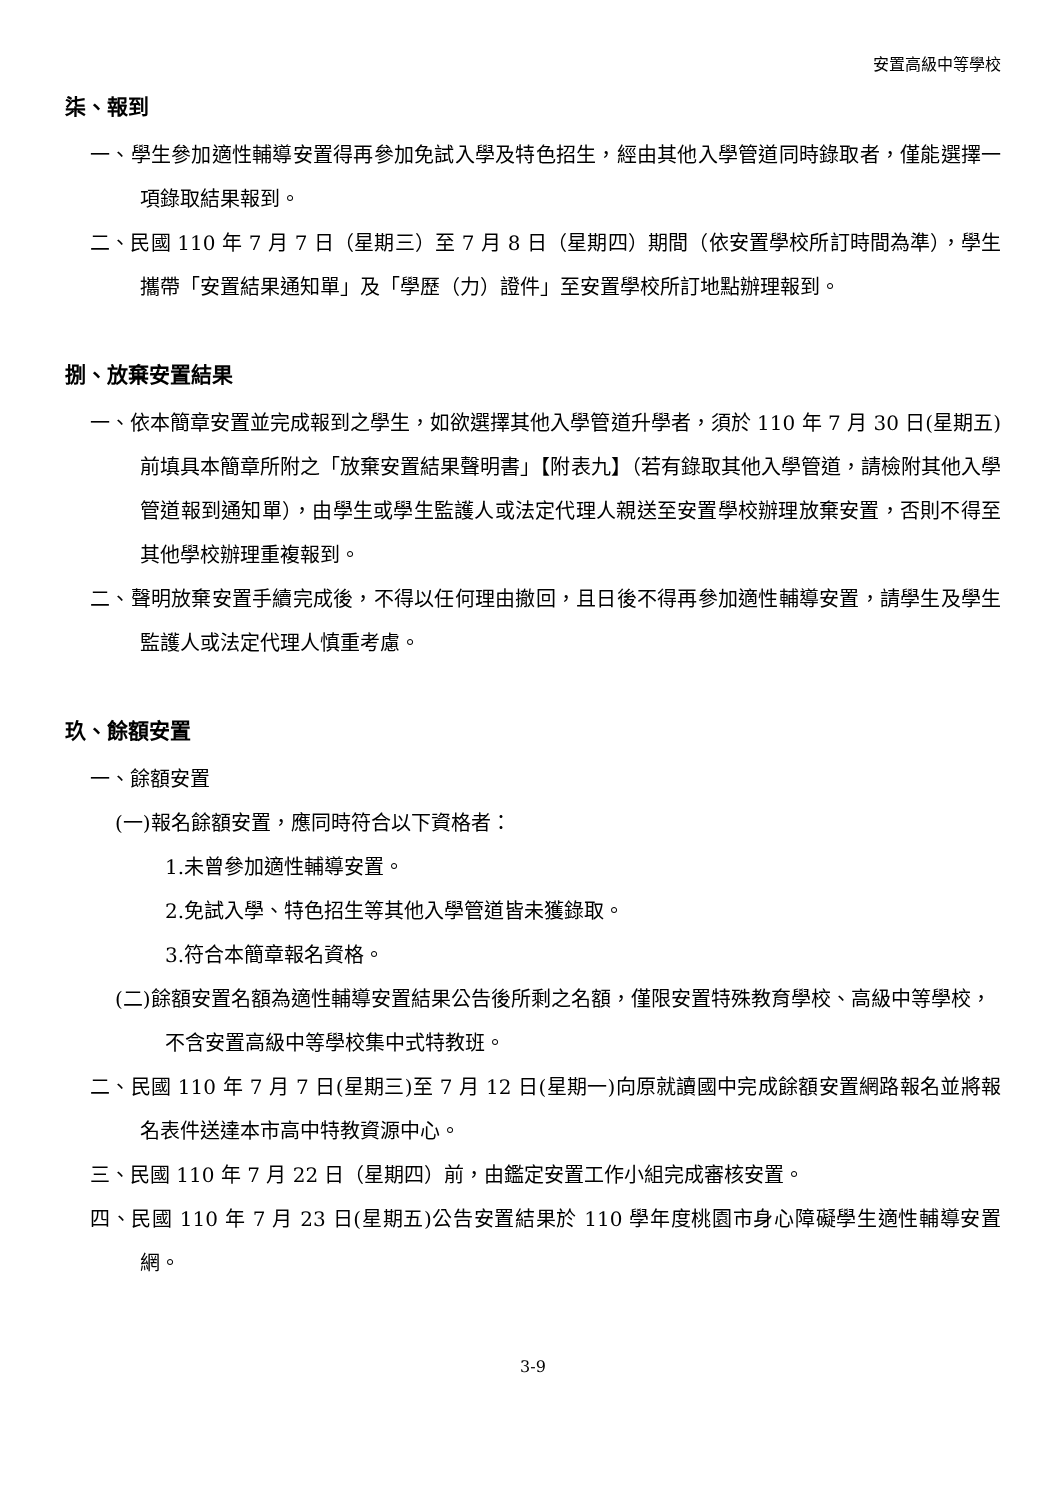安置高級中等學校
柒、報到
一、學生參加適性輔導安置得再參加免試入學及特色招生，經由其他入學管道同時錄取者，僅能選擇一項錄取結果報到。
二、民國 110 年 7 月 7 日（星期三）至 7 月 8 日（星期四）期間（依安置學校所訂時間為準），學生攜帶「安置結果通知單」及「學歷（力）證件」至安置學校所訂地點辦理報到。
捌、放棄安置結果
一、依本簡章安置並完成報到之學生，如欲選擇其他入學管道升學者，須於 110 年 7 月 30 日(星期五)前填具本簡章所附之「放棄安置結果聲明書」【附表九】（若有錄取其他入學管道，請檢附其他入學管道報到通知單），由學生或學生監護人或法定代理人親送至安置學校辦理放棄安置，否則不得至其他學校辦理重複報到。
二、聲明放棄安置手續完成後，不得以任何理由撤回，且日後不得再參加適性輔導安置，請學生及學生監護人或法定代理人慎重考慮。
玖、餘額安置
一、餘額安置
(一)報名餘額安置，應同時符合以下資格者：
1.未曾參加適性輔導安置。
2.免試入學、特色招生等其他入學管道皆未獲錄取。
3.符合本簡章報名資格。
(二)餘額安置名額為適性輔導安置結果公告後所剩之名額，僅限安置特殊教育學校、高級中等學校，不含安置高級中等學校集中式特教班。
二、民國 110 年 7 月 7 日(星期三)至 7 月 12 日(星期一)向原就讀國中完成餘額安置網路報名並將報名表件送達本市高中特教資源中心。
三、民國 110 年 7 月 22 日（星期四）前，由鑑定安置工作小組完成審核安置。
四、民國 110 年 7 月 23 日(星期五)公告安置結果於 110 學年度桃園市身心障礙學生適性輔導安置網。
3-9